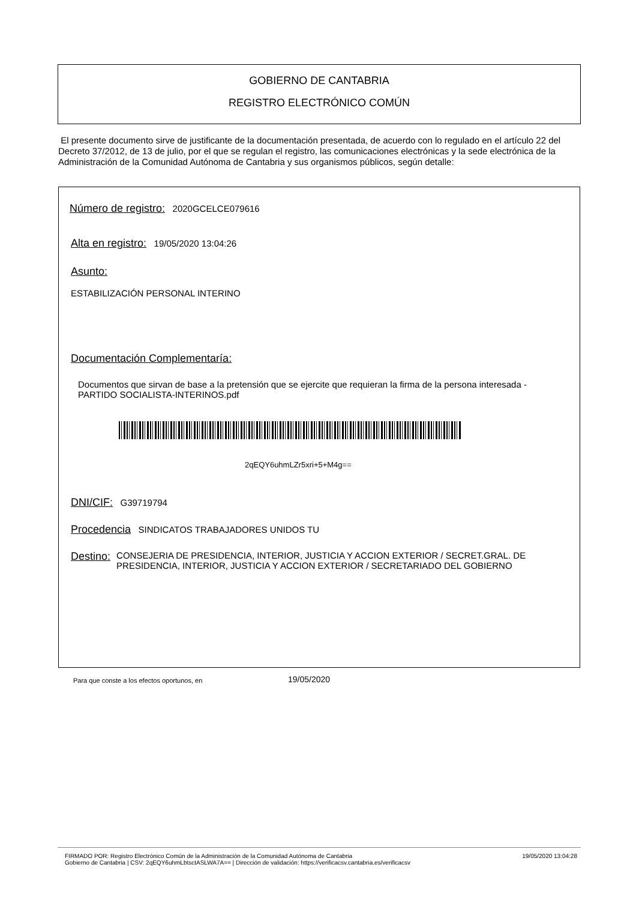GOBIERNO DE CANTABRIA
REGISTRO ELECTRÓNICO COMÚN
El presente documento sirve de justificante de la documentación presentada, de acuerdo con lo regulado en el artículo 22 del Decreto 37/2012, de 13 de julio, por el que se regulan el registro, las comunicaciones electrónicas y la sede electrónica de la Administración de la Comunidad Autónoma de Cantabria y sus organismos públicos, según detalle:
Número de registro: 2020GCELCE079616
Alta en registro: 19/05/2020 13:04:26
Asunto:
ESTABILIZACIÓN PERSONAL INTERINO
Documentación Complementaría:
Documentos que sirvan de base a la pretensión que se ejercite que requieran la firma de la persona interesada - PARTIDO SOCIALISTA-INTERINOS.pdf
2qEQY6uhmLZr5xri+5+M4g==
DNI/CIF: G39719794
Procedencia SINDICATOS TRABAJADORES UNIDOS TU
Destino: CONSEJERIA DE PRESIDENCIA, INTERIOR, JUSTICIA Y ACCION EXTERIOR / SECRET.GRAL. DE PRESIDENCIA, INTERIOR, JUSTICIA Y ACCION EXTERIOR / SECRETARIADO DEL GOBIERNO
Para que conste a los efectos oportunos, en
19/05/2020
FIRMADO POR: Registro Electrónico Común de la Administración de la Comunidad Autónoma de Cantabria 19/05/2020 13:04:28
Gobierno de Cantabria | CSV: 2qEQY6uhmLbtsctASLWA7A== | Dirección de validación: https://verificacsv.cantabria.es/verificacsv